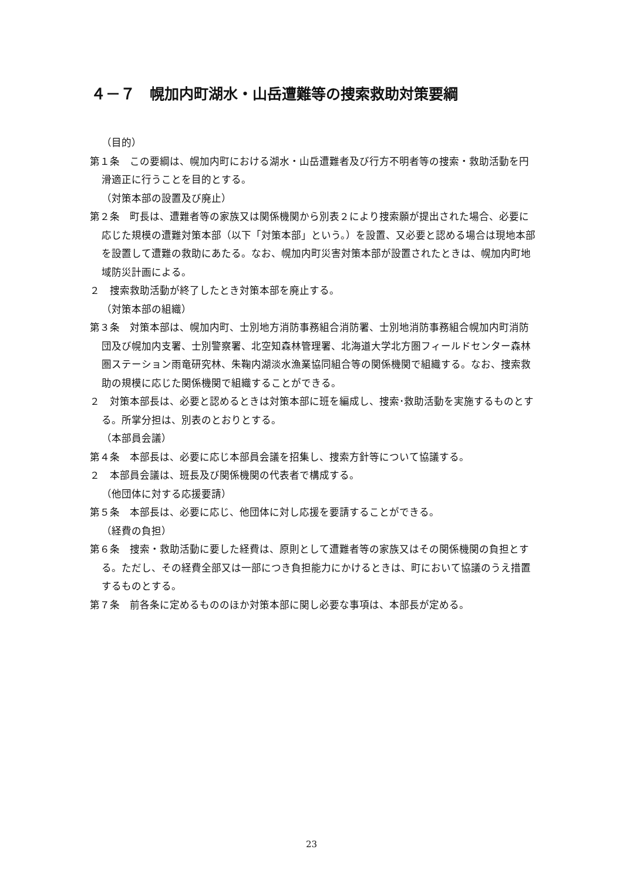４－７　幌加内町湖水・山岳遭難等の捜索救助対策要綱
（目的）
第１条　この要綱は、幌加内町における湖水・山岳遭難者及び行方不明者等の捜索・救助活動を円滑適正に行うことを目的とする。
（対策本部の設置及び廃止）
第２条　町長は、遭難者等の家族又は関係機関から別表２により捜索願が提出された場合、必要に応じた規模の遭難対策本部（以下「対策本部」という。）を設置、又必要と認める場合は現地本部を設置して遭難の救助にあたる。なお、幌加内町災害対策本部が設置されたときは、幌加内町地域防災計画による。
２　捜索救助活動が終了したとき対策本部を廃止する。
（対策本部の組織）
第３条　対策本部は、幌加内町、士別地方消防事務組合消防署、士別地消防事務組合幌加内町消防団及び幌加内支署、士別警察署、北空知森林管理署、北海道大学北方圏フィールドセンター森林圏ステーション雨竜研究林、朱鞠内湖淡水漁業協同組合等の関係機関で組織する。なお、捜索救助の規模に応じた関係機関で組織することができる。
２　対策本部長は、必要と認めるときは対策本部に班を編成し、捜索･救助活動を実施するものとする。所掌分担は、別表のとおりとする。
（本部員会議）
第４条　本部長は、必要に応じ本部員会議を招集し、捜索方針等について協議する。
２　本部員会議は、班長及び関係機関の代表者で構成する。
（他団体に対する応援要請）
第５条　本部長は、必要に応じ、他団体に対し応援を要請することができる。
（経費の負担）
第６条　捜索・救助活動に要した経費は、原則として遭難者等の家族又はその関係機関の負担とする。ただし、その経費全部又は一部につき負担能力にかけるときは、町において協議のうえ措置するものとする。
第７条　前各条に定めるもののほか対策本部に関し必要な事項は、本部長が定める。
23